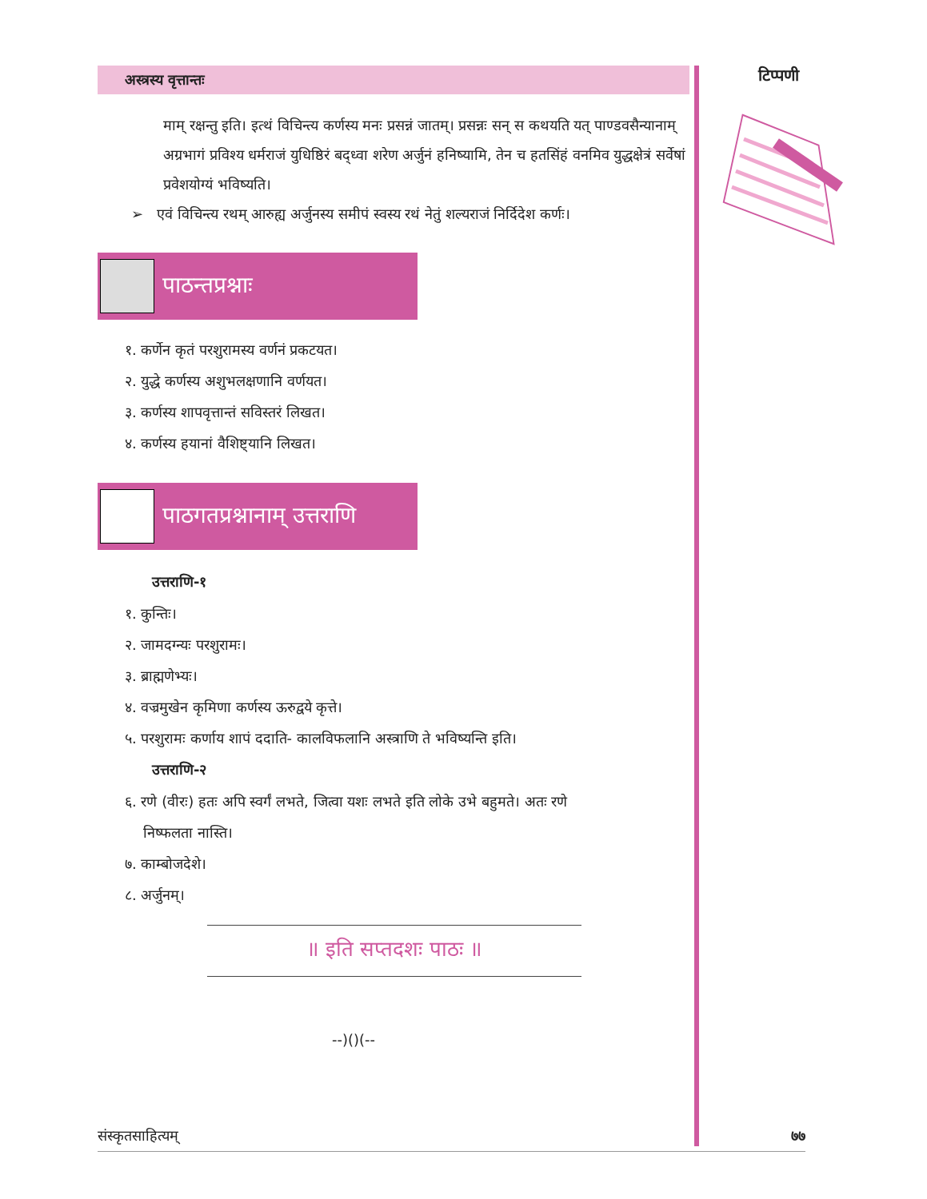अस्त्रस्य वृत्तान्तः
माम् रक्षन्तु इति। इत्थं विचिन्त्य कर्णस्य मनः प्रसन्नं जातम्। प्रसन्नः सन् स कथयति यत् पाण्डवसैन्यानाम् अग्रभागं प्रविश्य धर्मराजं युधिष्ठिरं बद्ध्वा शरेण अर्जुनं हनिष्यामि, तेन च हतसिंहं वनमिव युद्धक्षेत्रं सर्वेषां प्रवेशयोग्यं भविष्यति।
➢ एवं विचिन्त्य रथम् आरुह्य अर्जुनस्य समीपं स्वस्य रथं नेतुं शल्यराजं निर्दिदेश कर्णः।
पाठन्तप्रश्नाः
१. कर्णेन कृतं परशुरामस्य वर्णनं प्रकटयत।
२. युद्धे कर्णस्य अशुभलक्षणानि वर्णयत।
३. कर्णस्य शापवृत्तान्तं सविस्तरं लिखत।
४. कर्णस्य हयानां वैशिष्ट्यानि लिखत।
पाठगतप्रश्नानाम् उत्तराणि
उत्तराणि-१
१. कुन्तिः।
२. जामदग्न्यः परशुरामः।
३. ब्राह्मणेभ्यः।
४. वज्रमुखेन कृमिणा कर्णस्य ऊरुद्वये कृत्ते।
५. परशुरामः कर्णाय शापं ददाति- कालविफलानि अस्त्राणि ते भविष्यन्ति इति।
उत्तराणि-२
६. रणे (वीरः) हतः अपि स्वर्गं लभते, जित्वा यशः लभते इति लोके उभे बहुमते। अतः रणे
निष्फलता नास्ति।
७. काम्बोजदेशे।
८. अर्जुनम्।
॥ इति सप्तदशः पाठः ॥
--)()(--
टिप्पणी
संस्कृतसाहित्यम् ७७